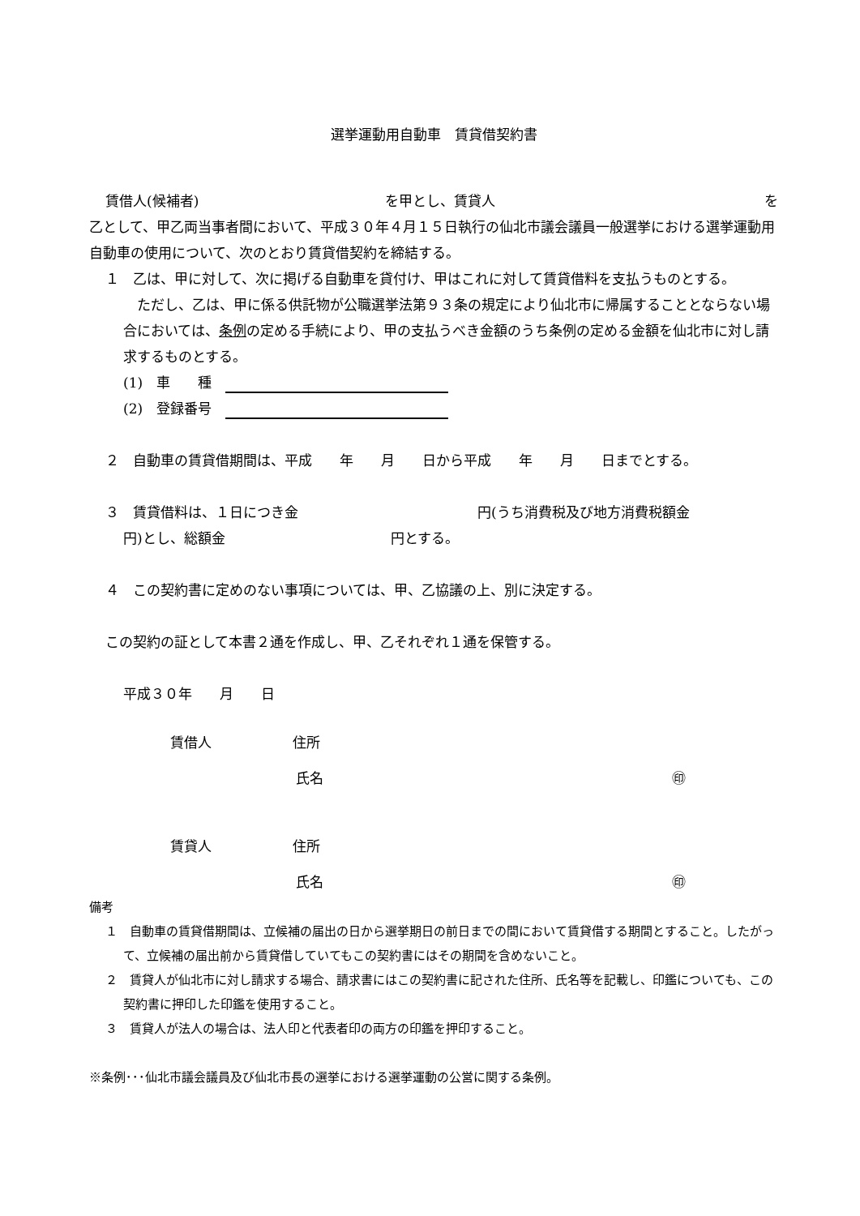選挙運動用自動車　賃貸借契約書
賃借人(候補者) を甲とし、賃貸人 を
乙として、甲乙両当事者間において、平成３０年４月１５日執行の仙北市議会議員一般選挙における選挙運動用自動車の使用について、次のとおり賃貸借契約を締結する。
１　乙は、甲に対して、次に掲げる自動車を貸付け、甲はこれに対して賃貸借料を支払うものとする。
　ただし、乙は、甲に係る供託物が公職選挙法第９３条の規定により仙北市に帰属することとならない場合においては、条例の定める手続により、甲の支払うべき金額のうち条例の定める金額を仙北市に対し請求するものとする。
(1)　車　　種　
(2)　登録番号　
２　自動車の賃貸借期間は、平成　　年　　月　　日から平成　　年　　月　　日までとする。
３　賃貸借料は、１日につき金　　　　　　　　　　　　　円(うち消費税及び地方消費税額金　　　　　　円)とし、総額金　　　　　　　　　　　　円とする。
４　この契約書に定めのない事項については、甲、乙協議の上、別に決定する。
この契約の証として本書２通を作成し、甲、乙それぞれ１通を保管する。
平成３０年　　月　　日
賃借人 住所
氏名 ㊞
賃貸人 住所
氏名 ㊞
備考
１　自動車の賃貸借期間は、立候補の届出の日から選挙期日の前日までの間において賃貸借する期間とすること。したがって、立候補の届出前から賃貸借していてもこの契約書にはその期間を含めないこと。
２　賃貸人が仙北市に対し請求する場合、請求書にはこの契約書に記された住所、氏名等を記載し、印鑑についても、この契約書に押印した印鑑を使用すること。
３　賃貸人が法人の場合は、法人印と代表者印の両方の印鑑を押印すること。
※条例･･･仙北市議会議員及び仙北市長の選挙における選挙運動の公営に関する条例。